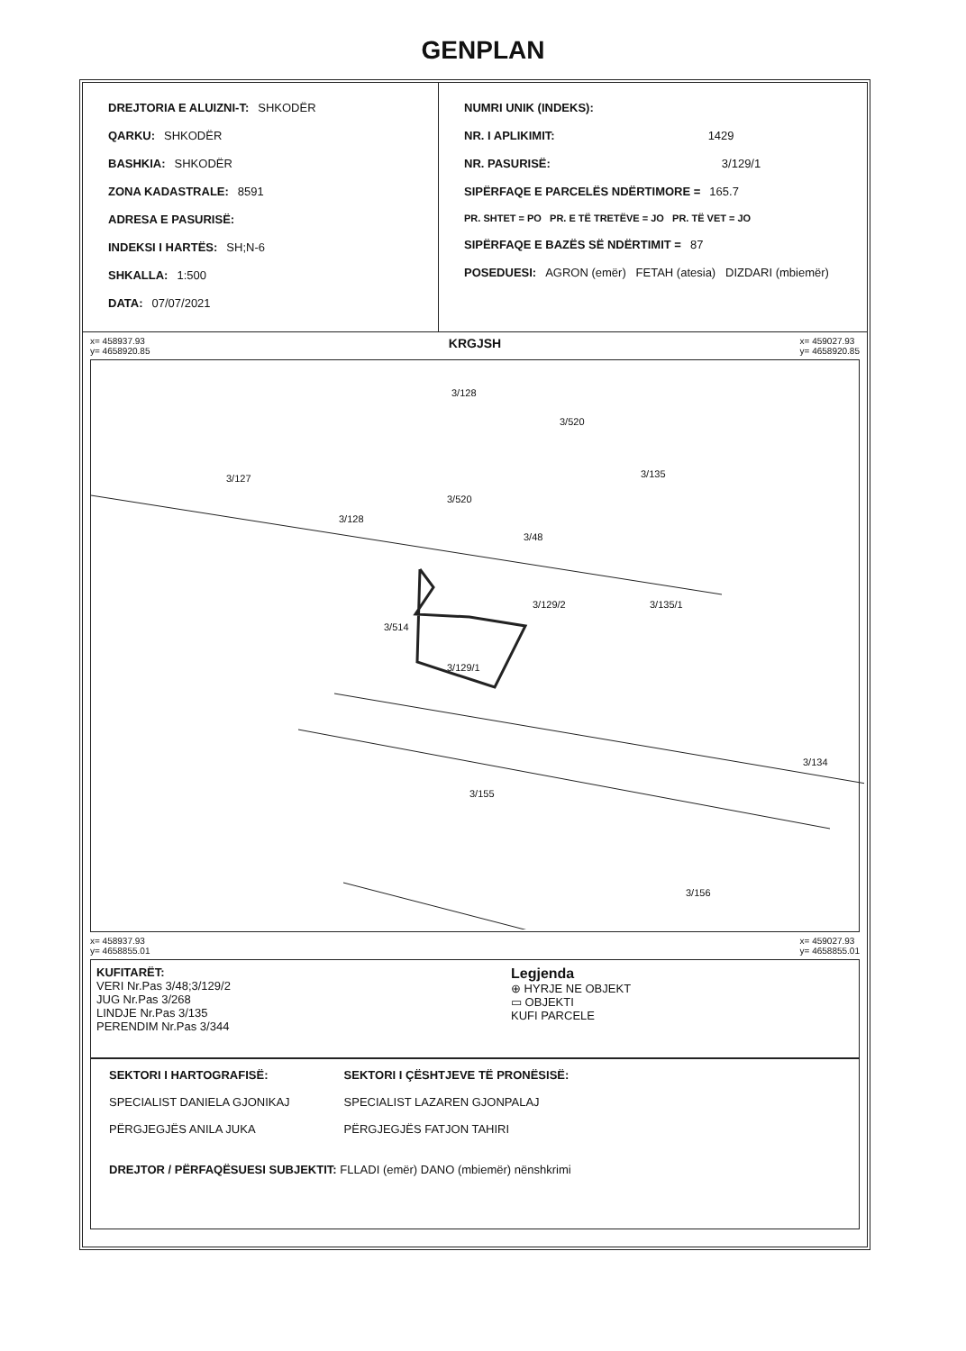GENPLAN
DREJTORIA E ALUIZNI-T: SHKODËR
QARKU: SHKODËR
BASHKIA: SHKODËR
ZONA KADASTRALE: 8591
ADRESA E PASURISË:
INDEKSI I HARTËS: SH;N-6
SHKALLA: 1:500
DATA: 07/07/2021
NUMRI UNIK (INDEKS):
NR. I APLIKIMIT: 1429
NR. PASURISË: 3/129/1
SIPËRFAQE E PARCELËS NDËRTIMORE = 165.7
PR. SHTET = PO PR. E TË TRETËVE = JO PR. TË VET = JO
SIPËRFAQE E BAZËS SË NDËRTIMIT = 87
POSEDUESI: AGRON (emër) FETAH (atesia) DIZDARI (mbiemër)
x= 458937.93
y= 4658920.85 KRGJSH x= 459027.93
y= 4658920.85
3/128
3/520
3/127
3/128
3/520
3/48
3/135
3/135/1
3/129/2
3/514
3/129/1
3/134
3/155
3/156
x= 458937.93
y= 4658855.01 x= 459027.93
y= 4658855.01
KUFITARËT:
VERI Nr.Pas 3/48;3/129/2
JUG Nr.Pas 3/268
LINDJE Nr.Pas 3/135
PERENDIM Nr.Pas 3/344
Legjenda
⊕ HYRJE NE OBJEKT
▭ OBJEKTI
KUFI PARCELE
SEKTORI I HARTOGRAFISË:
SPECIALIST DANIELA GJONIKAJ
PËRGJEGJËS ANILA JUKA
SEKTORI I ÇËSHTJEVE TË PRONËSISË:
SPECIALIST LAZAREN GJONPALAJ
PËRGJEGJËS FATJON TAHIRI
DREJTOR / PËRFAQËSUESI SUBJEKTIT: FLLADI (emër) DANO (mbiemër) nënshkrimi